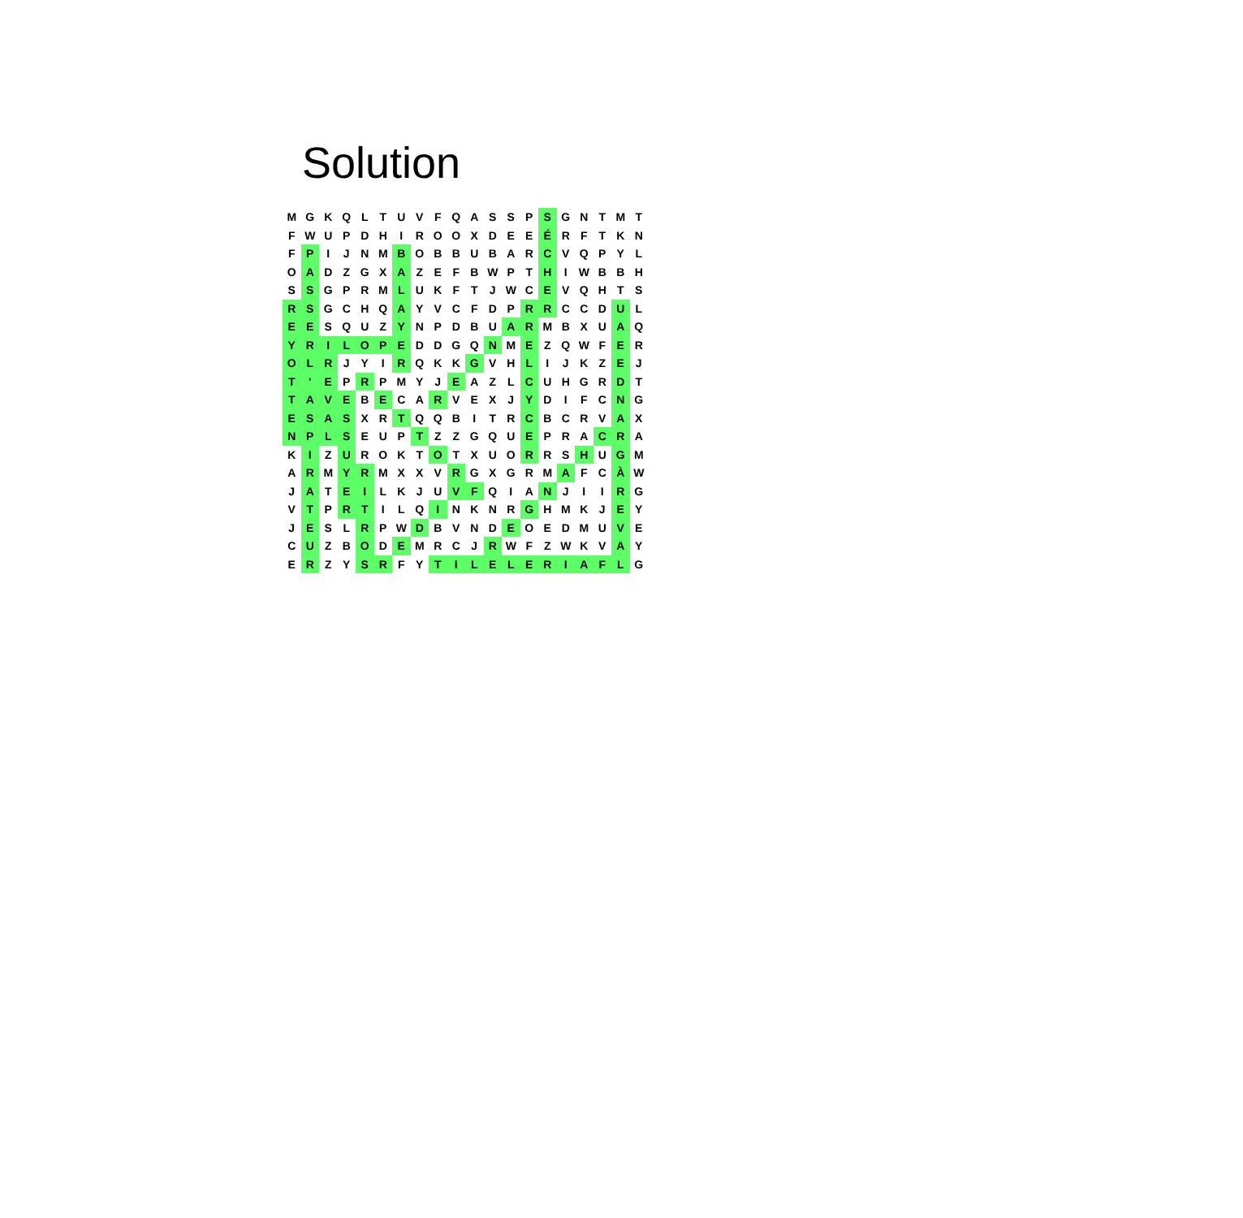Solution
| M | G | K | Q | L | T | U | V | F | Q | A | S | S | P | S | G | N | T | M | T |
| F | W | U | P | D | H | I | R | O | O | X | D | E | E | É | R | F | T | K | N |
| F | P | I | J | N | M | B | O | B | B | U | B | A | R | C | V | Q | P | Y | L |
| O | A | D | Z | G | X | A | Z | E | F | B | W | P | T | H | I | W | B | B | H |
| S | S | G | P | R | M | L | U | K | F | T | J | W | C | E | V | Q | H | T | S |
| R | S | G | C | H | Q | A | Y | V | C | F | D | P | R | R | C | C | D | U | L |
| E | E | S | Q | U | Z | Y | N | P | D | B | U | A | R | M | B | X | U | A | Q |
| Y | R | I | L | O | P | E | D | D | G | Q | N | M | E | Z | Q | W | F | E | R |
| O | L | R | J | Y | I | R | Q | K | K | G | V | H | L | I | J | K | Z | E | J |
| T | ' | E | P | R | P | M | Y | J | E | A | Z | L | C | U | H | G | R | D | T |
| T | A | V | E | B | E | C | A | R | V | E | X | J | Y | D | I | F | C | N | G |
| E | S | A | S | X | R | T | Q | Q | B | I | T | R | C | B | C | R | V | A | X |
| N | P | L | S | E | U | P | T | Z | Z | G | Q | U | E | P | R | A | C | R | A |
| K | I | Z | U | R | O | K | T | O | T | X | U | O | R | R | S | H | U | G | M |
| A | R | M | Y | R | M | X | X | V | R | G | X | G | R | M | A | F | C | À | W |
| J | A | T | E | I | L | K | J | U | V | F | Q | I | A | N | J | I | I | R | G |
| V | T | P | R | T | I | L | Q | I | N | K | N | R | G | H | M | K | J | E | Y |
| J | E | S | L | R | P | W | D | B | V | N | D | E | O | E | D | M | U | V | E |
| C | U | Z | B | O | D | E | M | R | C | J | R | W | F | Z | W | K | V | A | Y |
| E | R | Z | Y | S | R | F | Y | T | I | L | E | L | E | R | I | A | F | L | G |